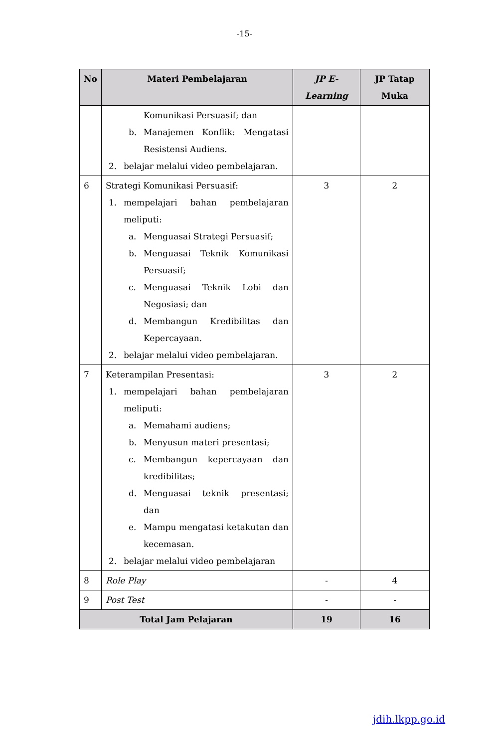-15-
| No | Materi Pembelajaran | JP E-Learning | JP Tatap Muka |
| --- | --- | --- | --- |
| | Komunikasi Persuasif; dan b. Manajemen Konflik: Mengatasi Resistensi Audiens. 2. belajar melalui video pembelajaran. | | |
| 6 | Strategi Komunikasi Persuasif: 1. mempelajari bahan pembelajaran meliputi: a. Menguasai Strategi Persuasif; b. Menguasai Teknik Komunikasi Persuasif; c. Menguasai Teknik Lobi dan Negosiasi; dan d. Membangun Kredibilitas dan Kepercayaan. 2. belajar melalui video pembelajaran. | 3 | 2 |
| 7 | Keterampilan Presentasi: 1. mempelajari bahan pembelajaran meliputi: a. Memahami audiens; b. Menyusun materi presentasi; c. Membangun kepercayaan dan kredibilitas; d. Menguasai teknik presentasi; dan e. Mampu mengatasi ketakutan dan kecemasan. 2. belajar melalui video pembelajaran | 3 | 2 |
| 8 | Role Play | - | 4 |
| 9 | Post Test | - | - |
| Total Jam Pelajaran | | 19 | 16 |
jdih.lkpp.go.id